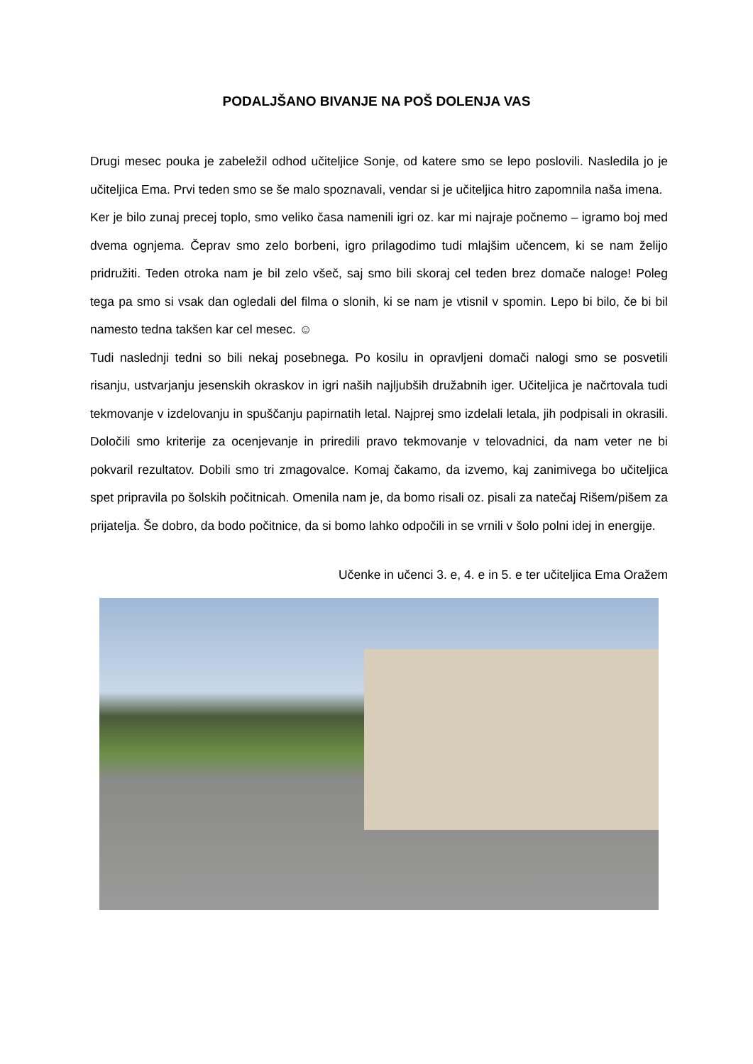PODALJŠANO BIVANJE NA POŠ DOLENJA VAS
Drugi mesec pouka je zabeležil odhod učiteljice Sonje, od katere smo se lepo poslovili. Nasledila jo je učiteljica Ema. Prvi teden smo se še malo spoznavali, vendar si je učiteljica hitro zapomnila naša imena.
Ker je bilo zunaj precej toplo, smo veliko časa namenili igri oz. kar mi najraje počnemo – igramo boj med dvema ognjema. Čeprav smo zelo borbeni, igro prilagodimo tudi mlajšim učencem, ki se nam želijo pridružiti. Teden otroka nam je bil zelo všeč, saj smo bili skoraj cel teden brez domače naloge! Poleg tega pa smo si vsak dan ogledali del filma o slonih, ki se nam je vtisnil v spomin. Lepo bi bilo, če bi bil namesto tedna takšen kar cel mesec. ☺
Tudi naslednji tedni so bili nekaj posebnega. Po kosilu in opravljeni domači nalogi smo se posvetili risanju, ustvarjanju jesenskih okraskov in igri naših najljubših družabnih iger. Učiteljica je načrtovala tudi tekmovanje v izdelovanju in spuščanju papirnatih letal. Najprej smo izdelali letala, jih podpisali in okrasili. Določili smo kriterije za ocenjevanje in priredili pravo tekmovanje v telovadnici, da nam veter ne bi pokvaril rezultatov. Dobili smo tri zmagovalce. Komaj čakamo, da izvemo, kaj zanimivega bo učiteljica spet pripravila po šolskih počitnicah. Omenila nam je, da bomo risali oz. pisali za natečaj Rišem/pišem za prijatelja. Še dobro, da bodo počitnice, da si bomo lahko odpočili in se vrnili v šolo polni idej in energije.
Učenke in učenci 3. e, 4. e in 5. e ter učiteljica Ema Oražem